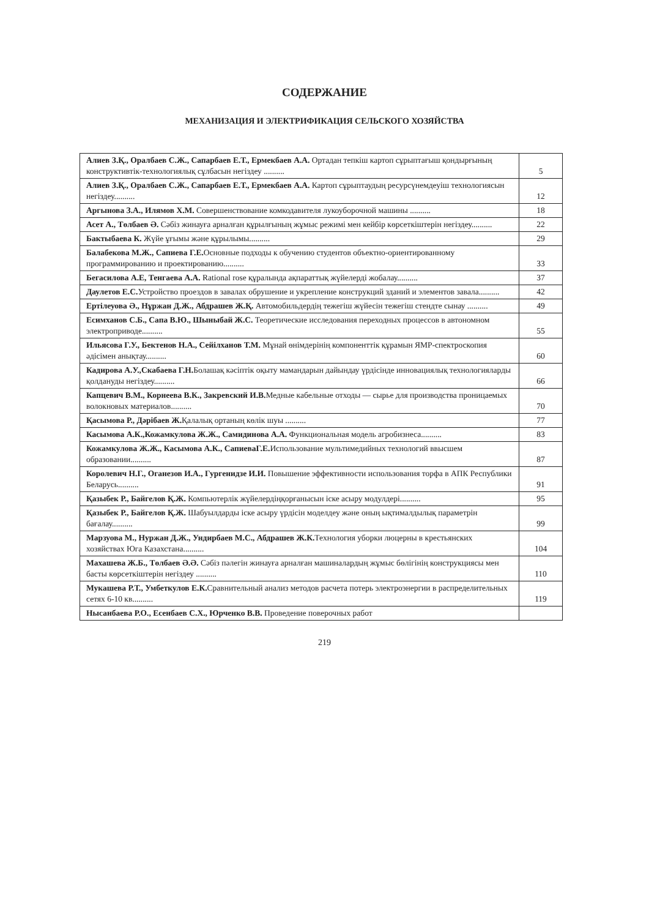СОДЕРЖАНИЕ
МЕХАНИЗАЦИЯ И ЭЛЕКТРИФИКАЦИЯ СЕЛЬСКОГО ХОЗЯЙСТВА
| Алиев З.Қ., Оралбаев С.Ж., Сапарбаев Е.Т., Ермекбаев А.А. Ортадан тепкіш картоп сұрыптағыш қондырғының конструктивтік-технологиялық сұлбасын негіздеу .......... | 5 |
| Алиев З.Қ., Оралбаев С.Ж., Сапарбаев Е.Т., Ермекбаев А.А. Картоп сұрыптаудың ресурсүнемдеуіш технологиясын негіздеу.......... | 12 |
| Аргынова З.А., Илямов Х.М. Совершенствование комкодавителя лукоуборочной машины .......... | 18 |
| Асет А., Төлбаев Ә. Сәбіз жинауға арналған құрылғының жұмыс режимі мен кейбір көрсеткіштерін негіздеу.......... | 22 |
| Бактыбаева К. Жүйе ұғымы және құрылымы.......... | 29 |
| Балабекова М.Ж., Сапиева Г.Е. Основные подходы к обучению студентов объектно-ориентированному программированию и проектированию.......... | 33 |
| Бегасилова А.Е, Тенгаева А.А. Rational rose құралында ақпараттық жүйелерді жобалау.......... | 37 |
| Даулетов Е.С. Устройство проездов в завалах обрушение и укрепление конструкций зданий и элементов завала.......... | 42 |
| Ертілеуова Ә., Нұржан Д.Ж., Абдрашев Ж.Қ. Автомобильдердің тежегіш жүйесін тежегіш стендте сынау .......... | 49 |
| Есимханов С.Б., Сапа В.Ю., Шыныбай Ж.С. Теоретические исследования переходных процессов в автономном электроприводе.......... | 55 |
| Ильясова Г.У., Бектенов Н.А., Сейілханов Т.М. Мұнай өнімдерінің компоненттік құрамын ЯМР-спектроскопия әдісімен анықтау.......... | 60 |
| Кадирова А.У.,Скабаева Г.Н. Болашақ кәсіптік оқыту мамандарын дайындау үрдісінде инновациялық технологияларды қолдануды негіздеу.......... | 66 |
| Капцевич В.М., Корнеева В.К., Закревский И.В. Медные кабельные отходы — сырье для производства проницаемых волокновых материалов.......... | 70 |
| Қасымова Р., Дәрібаев Ж. Қалалық ортаның көлік шуы .......... | 77 |
| Касымова А.К.,Кожамкулова Ж.Ж., Самидинова А.А. Функциональная модель агробизнеса.......... | 83 |
| Кожамкулова Ж.Ж., Касымова А.К., СапиеваГ.Е. Использование мультимедийных технологий ввысшем образовании.......... | 87 |
| Королевич Н.Г., Оганезов И.А., Гургенидзе И.И. Повышение эффективности использования торфа в АПК Республики Беларусь.......... | 91 |
| Қазыбек Р., Байгелов Қ.Ж. Компьютерлік жүйелердіңқорғанысын іске асыру модулдері.......... | 95 |
| Қазыбек Р., Байгелов Қ.Ж. Шабуылдарды іске асыру үрдісін моделдеу және оның ықтималдылық параметрін бағалау.......... | 99 |
| Марзуова М., Нуржан Д.Ж., Ундирбаев М.С., Абдрашев Ж.К. Технология уборки люцерны в крестьянских хозяйствах Юга Казахстана.......... | 104 |
| Махашева Ж.Б., Төлбаев Ә.Ә. Сәбіз пәлегін жинауға арналған машиналардың жұмыс бөлігінің конструкциясы мен басты көрсеткіштерін негіздеу .......... | 110 |
| Мукашева Р.Т., Умбеткулов Е.К. Сравнительный анализ методов расчета потерь электроэнергии в распределительных сетях 6-10 кв.......... | 119 |
| Нысанбаева Р.О., Есенбаев С.Х., Юрченко В.В. Проведение поверочных работ | |
219